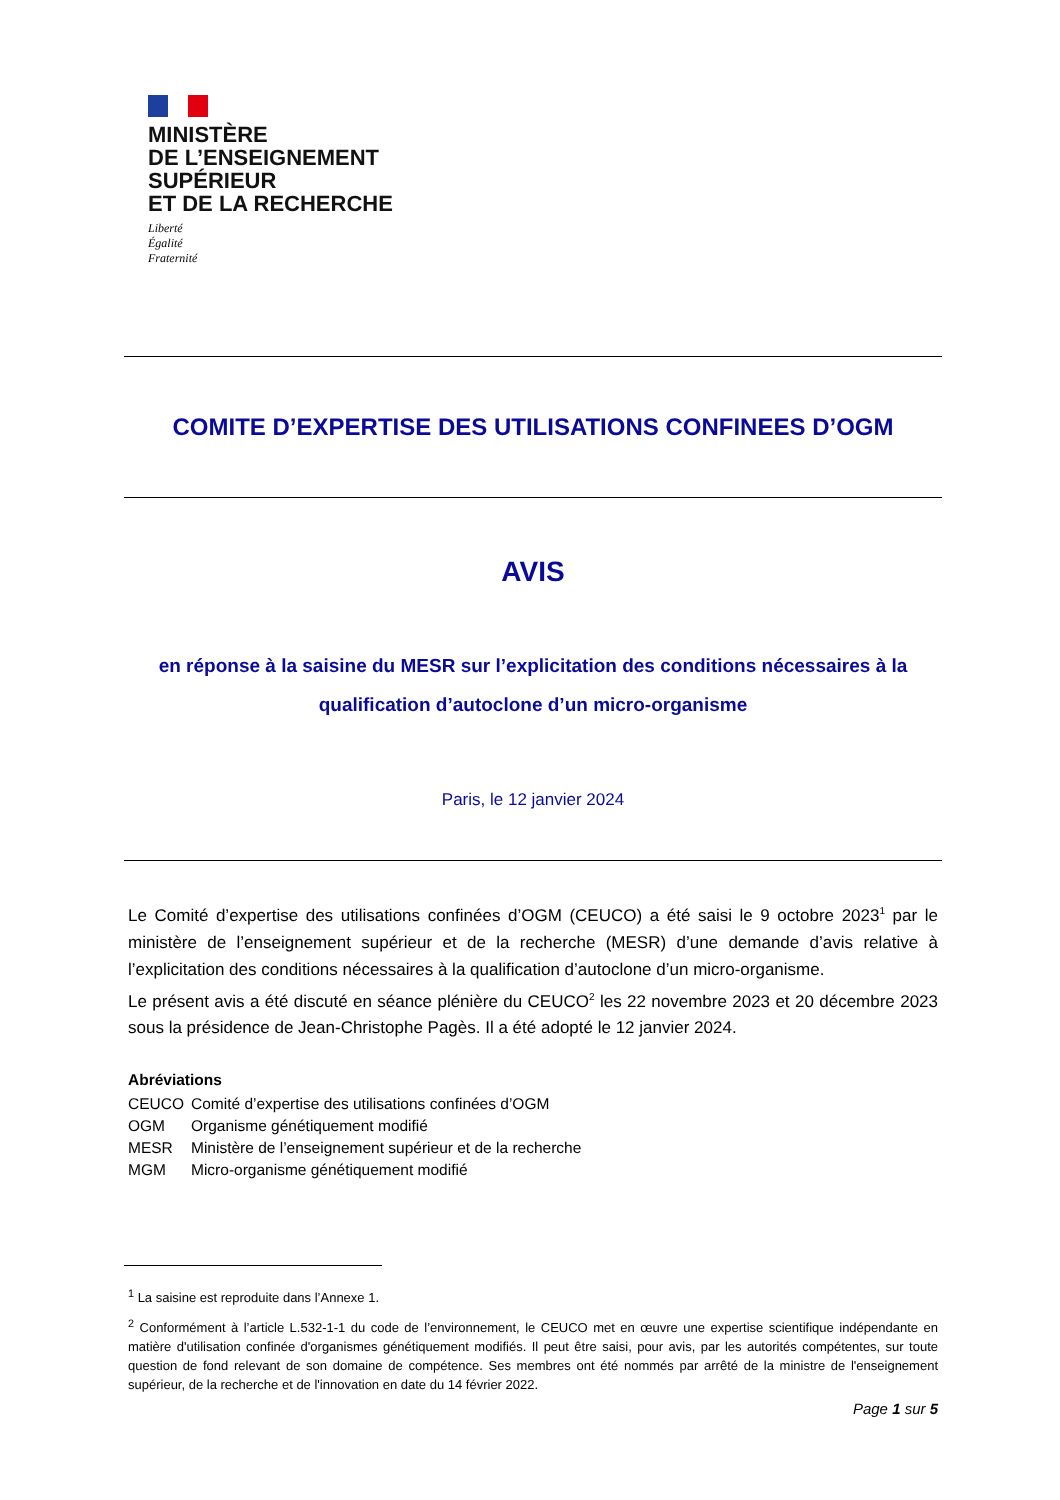MINISTÈRE
DE L’ENSEIGNEMENT
SUPÉRIEUR
ET DE LA RECHERCHE
Liberté
Égalité
Fraternité
COMITE D’EXPERTISE DES UTILISATIONS CONFINEES D’OGM
AVIS
en réponse à la saisine du MESR sur l’explicitation des conditions nécessaires à la qualification d’autoclone d’un micro-organisme
Paris, le 12 janvier 2024
Le Comité d’expertise des utilisations confinées d’OGM (CEUCO) a été saisi le 9 octobre 2023<sup>1</sup> par le ministère de l’enseignement supérieur et de la recherche (MESR) d’une demande d’avis relative à l’explicitation des conditions nécessaires à la qualification d’autoclone d’un micro-organisme.
Le présent avis a été discuté en séance plénière du CEUCO<sup>2</sup> les 22 novembre 2023 et 20 décembre 2023 sous la présidence de Jean-Christophe Pagès. Il a été adopté le 12 janvier 2024.
Abréviations
| CEUCO | Comité d’expertise des utilisations confinées d’OGM |
| OGM | Organisme génétiquement modifié |
| MESR | Ministère de l’enseignement supérieur et de la recherche |
| MGM | Micro-organisme génétiquement modifié |
<sup>1</sup> La saisine est reproduite dans l’Annexe 1.
<sup>2</sup> Conformément à l’article L.532-1-1 du code de l’environnement, le CEUCO met en œuvre une expertise scientifique indépendante en matière d'utilisation confinée d'organismes génétiquement modifiés. Il peut être saisi, pour avis, par les autorités compétentes, sur toute question de fond relevant de son domaine de compétence. Ses membres ont été nommés par arrêté de la ministre de l'enseignement supérieur, de la recherche et de l'innovation en date du 14 février 2022.
Page 1 sur 5